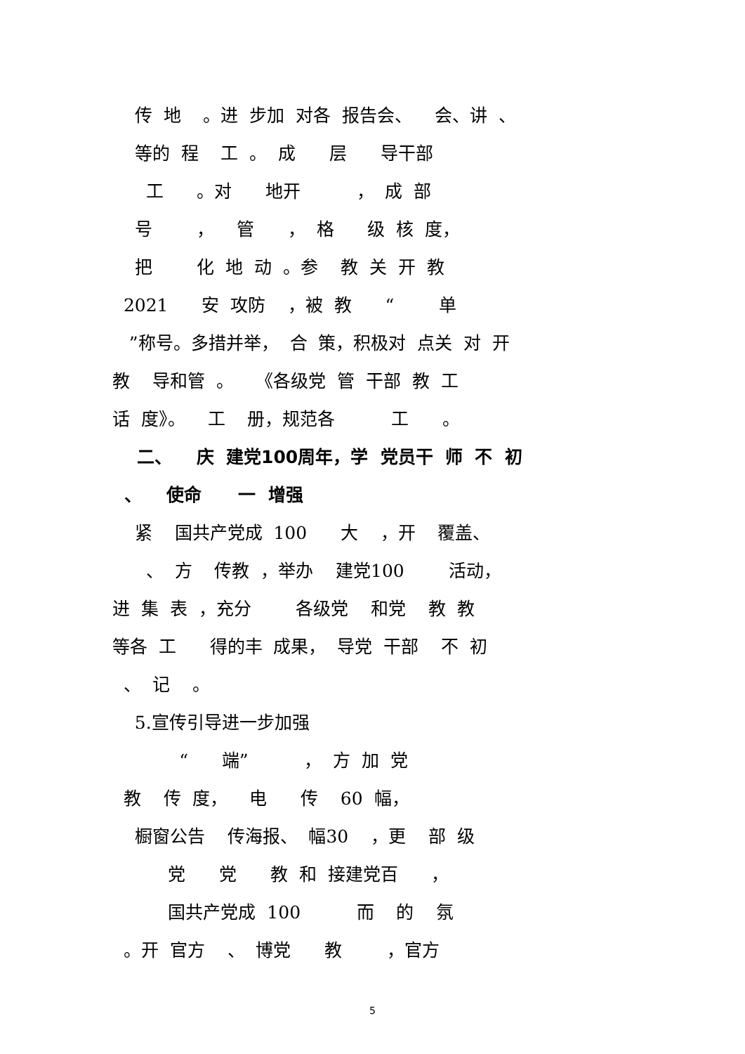传 地 。进 步加 对各 报告会、 会、讲 、
等的 程 工 。 成 层 导干部
工 。对 地开 ， 成 部
号 ， 管 ， 格 级 核 度，
把 化 地 动 。参 教 关 开 教
2021 安 攻防 ，被 教 “ 单
”称号。多措并举， 合 策，积极对 点关 对 开
教 导和管 。 《各级党 管 干部 教 工
话 度》。 工 册，规范各 工 。
二、 庆 建党100周年，学 党员干 师 不 初
、 使命 一 增强
紧 国共产党成 100 大 ，开 覆盖、
、 方 传教 ，举办 建党100 活动，
进 集 表 ，充分 各级党 和党 教 教
等各 工 得的丰 成果， 导党 干部 不 初
、 记 。
5.宣传引导进一步加强
“ 端” ， 方 加 党
教 传 度， 电 传 60 幅，
橱窗公告 传海报、 幅30 ，更 部 级
党 党 教 和 接建党百 ，
国共产党成 100 而 的 氛
。开 官方 、 博党 教 ，官方
5